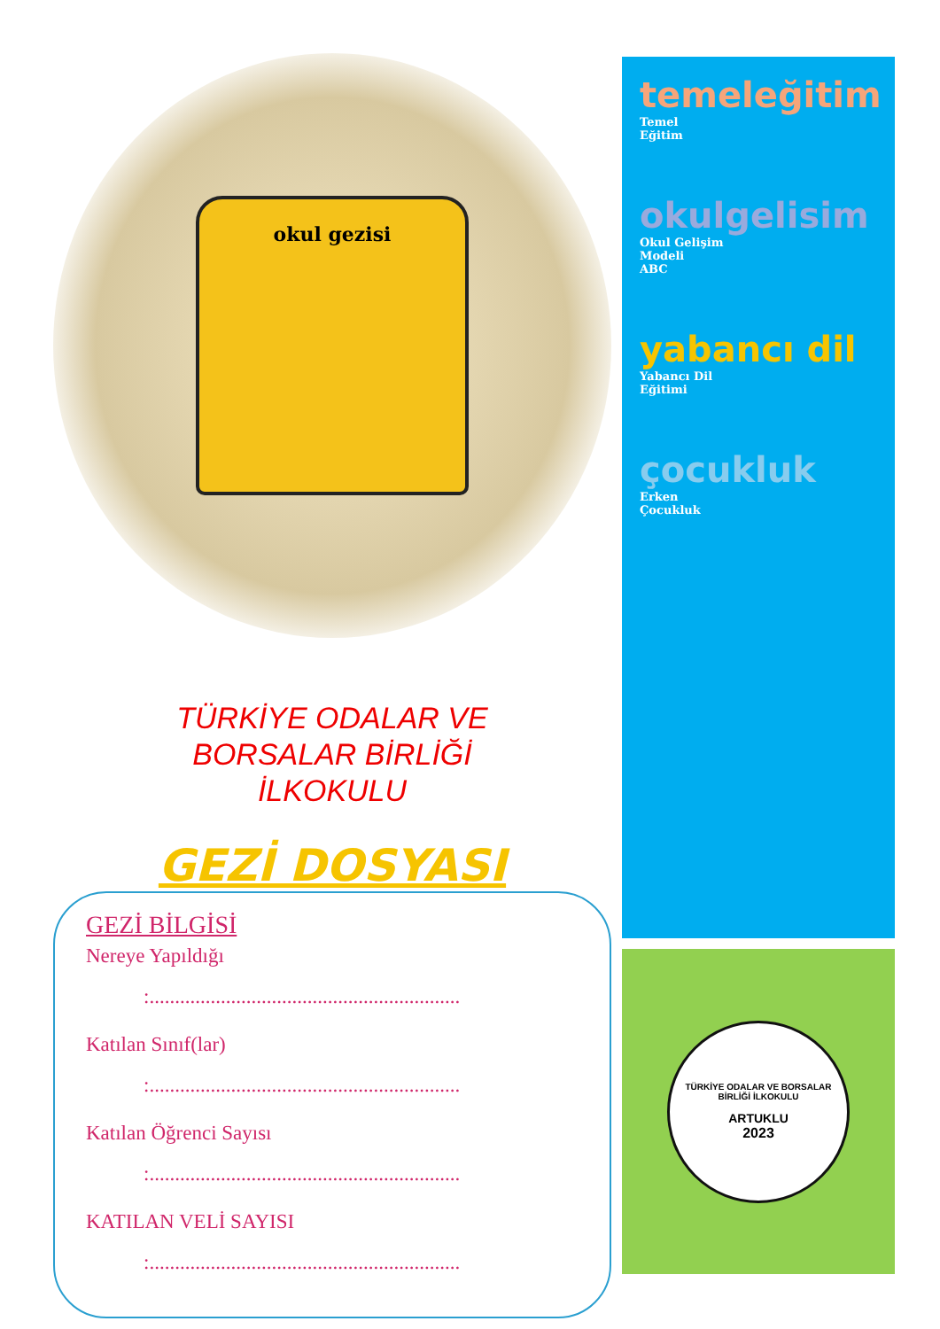okul gezisi
TÜRKİYE ODALAR VE
BORSALAR BİRLİĞİ
İLKOKULU
GEZİ DOSYASI
GEZİ BİLGİSİ
Nereye Yapıldığı
:.............................................................
Katılan Sınıf(lar)
:.............................................................
Katılan Öğrenci Sayısı
:.............................................................
KATILAN VELİ SAYISI
:.............................................................
temeleğitim
Temel
Eğitim
okulgelisim
Okul Gelişim
Modeli
ABC
yabancı dil
Yabancı Dil
Eğitimi
çocukluk
Erken
Çocukluk
TÜRKİYE ODALAR VE BORSALAR BİRLİĞİ İLKOKULU
ARTUKLU
2023